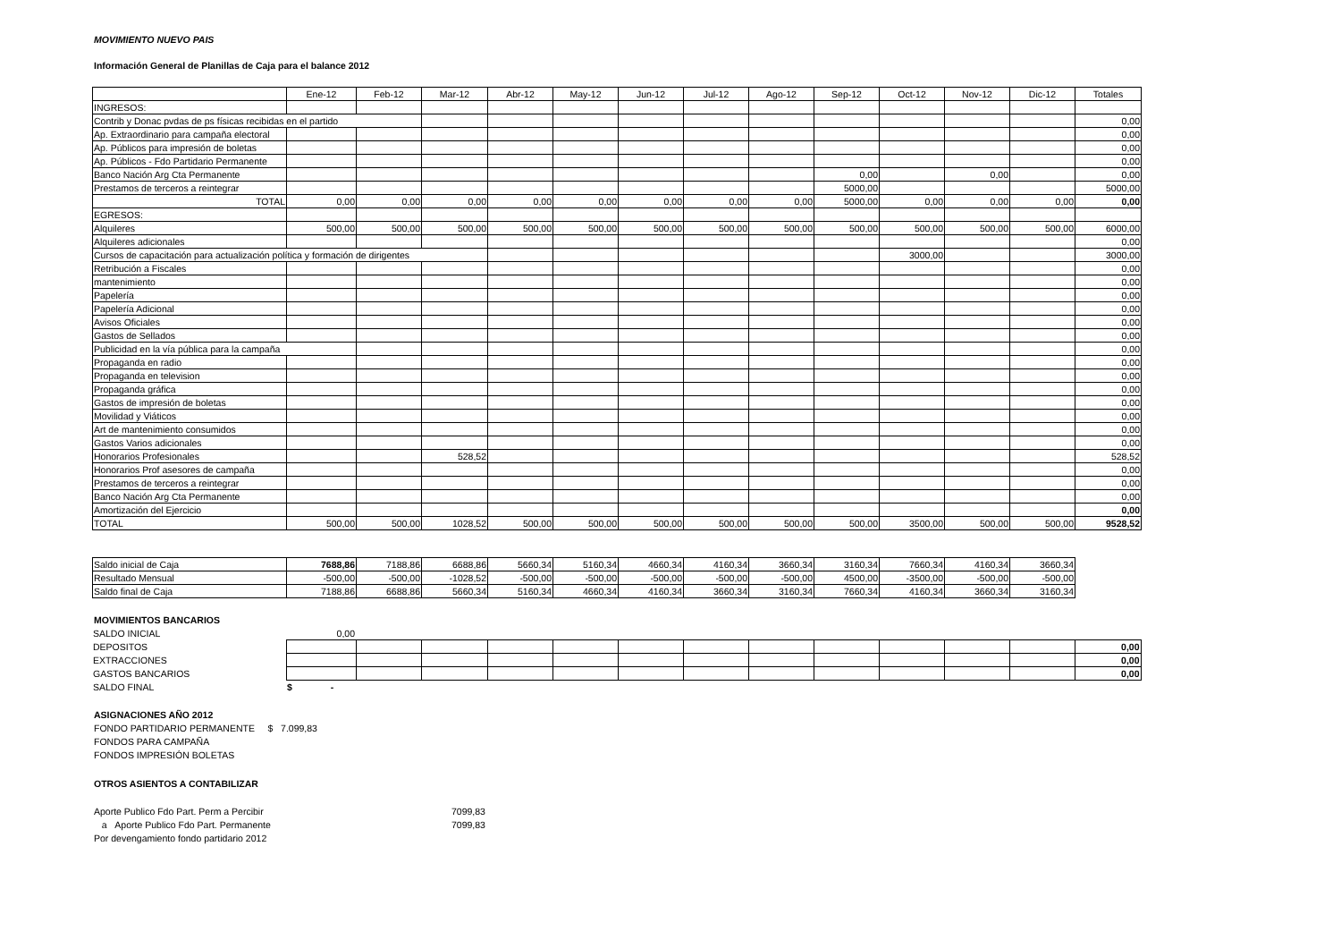MOVIMIENTO NUEVO PAIS
Información General de Planillas de Caja para el balance 2012
| | Ene-12 | Feb-12 | Mar-12 | Abr-12 | May-12 | Jun-12 | Jul-12 | Ago-12 | Sep-12 | Oct-12 | Nov-12 | Dic-12 | Totales |
| INGRESOS: | | | | | | | | | | | | | |
| Contrib y Donac pvdas de ps físicas recibidas en el partido | | | | | | | | | | | | | 0,00 |
| Ap. Extraordinario para campaña electoral | | | | | | | | | | | | | 0,00 |
| Ap. Públicos para impresión de boletas | | | | | | | | | | | | | 0,00 |
| Ap. Públicos - Fdo Partidario Permanente | | | | | | | | | | | | | 0,00 |
| Banco Nación Arg Cta Permanente | | | | | | | | | 0,00 | | 0,00 | | 0,00 |
| Prestamos de terceros a reintegrar | | | | | | | | | 5000,00 | | | | 5000,00 |
| TOTAL | 0,00 | 0,00 | 0,00 | 0,00 | 0,00 | 0,00 | 0,00 | 0,00 | 5000,00 | 0,00 | 0,00 | 0,00 | 0,00 |
| EGRESOS: | | | | | | | | | | | | | |
| Alquileres | 500,00 | 500,00 | 500,00 | 500,00 | 500,00 | 500,00 | 500,00 | 500,00 | 500,00 | 500,00 | 500,00 | 500,00 | 6000,00 |
| Alquileres adicionales | | | | | | | | | | | | | 0,00 |
| Cursos de capacitación para actualización política y formación de dirigentes | | | | | | | | | | 3000,00 | | | 3000,00 |
| Retribución a Fiscales | | | | | | | | | | | | | 0,00 |
| mantenimiento | | | | | | | | | | | | | 0,00 |
| Papelería | | | | | | | | | | | | | 0,00 |
| Papelería Adicional | | | | | | | | | | | | | 0,00 |
| Avisos Oficiales | | | | | | | | | | | | | 0,00 |
| Gastos de Sellados | | | | | | | | | | | | | 0,00 |
| Publicidad en la vía pública para la campaña | | | | | | | | | | | | | 0,00 |
| Propaganda en radio | | | | | | | | | | | | | 0,00 |
| Propaganda en television | | | | | | | | | | | | | 0,00 |
| Propaganda gráfica | | | | | | | | | | | | | 0,00 |
| Gastos de impresión de boletas | | | | | | | | | | | | | 0,00 |
| Movilidad y Viáticos | | | | | | | | | | | | | 0,00 |
| Art de mantenimiento consumidos | | | | | | | | | | | | | 0,00 |
| Gastos Varios adicionales | | | | | | | | | | | | | 0,00 |
| Honorarios Profesionales | | | 528,52 | | | | | | | | | | 528,52 |
| Honorarios Prof asesores de campaña | | | | | | | | | | | | | 0,00 |
| Prestamos de terceros a reintegrar | | | | | | | | | | | | | 0,00 |
| Banco Nación Arg Cta Permanente | | | | | | | | | | | | | 0,00 |
| Amortización del Ejercicio | | | | | | | | | | | | | 0,00 |
| TOTAL | 500,00 | 500,00 | 1028,52 | 500,00 | 500,00 | 500,00 | 500,00 | 500,00 | 500,00 | 3500,00 | 500,00 | 500,00 | 9528,52 |
| Saldo inicial de Caja | 7688,86 | 7188,86 | 6688,86 | 5660,34 | 5160,34 | 4660,34 | 4160,34 | 3660,34 | 3160,34 | 7660,34 | 4160,34 | 3660,34 |
| Resultado Mensual | -500,00 | -500,00 | -1028,52 | -500,00 | -500,00 | -500,00 | -500,00 | -500,00 | 4500,00 | -3500,00 | -500,00 | -500,00 |
| Saldo final de Caja | 7188,86 | 6688,86 | 5660,34 | 5160,34 | 4660,34 | 4160,34 | 3660,34 | 3160,34 | 7660,34 | 4160,34 | 3660,34 | 3160,34 |
MOVIMIENTOS BANCARIOS
| SALDO INICIAL | 0,00 | | | | | | | | | | | | |
| DEPOSITOS | | | | | | | | | | | | | 0,00 |
| EXTRACCIONES | | | | | | | | | | | | | 0,00 |
| GASTOS BANCARIOS | | | | | | | | | | | | | 0,00 |
| SALDO FINAL | $ - | | | | | | | | | | | | |
ASIGNACIONES AÑO 2012
FONDO PARTIDARIO PERMANENTE $ 7.099,83
FONDOS PARA CAMPAÑA
FONDOS IMPRESIÓN BOLETAS
OTROS ASIENTOS A CONTABILIZAR
Aporte Publico Fdo Part. Perm a Percibir 7099,83
a Aporte Publico Fdo Part. Permanente 7099,83
Por devengamiento fondo partidario 2012